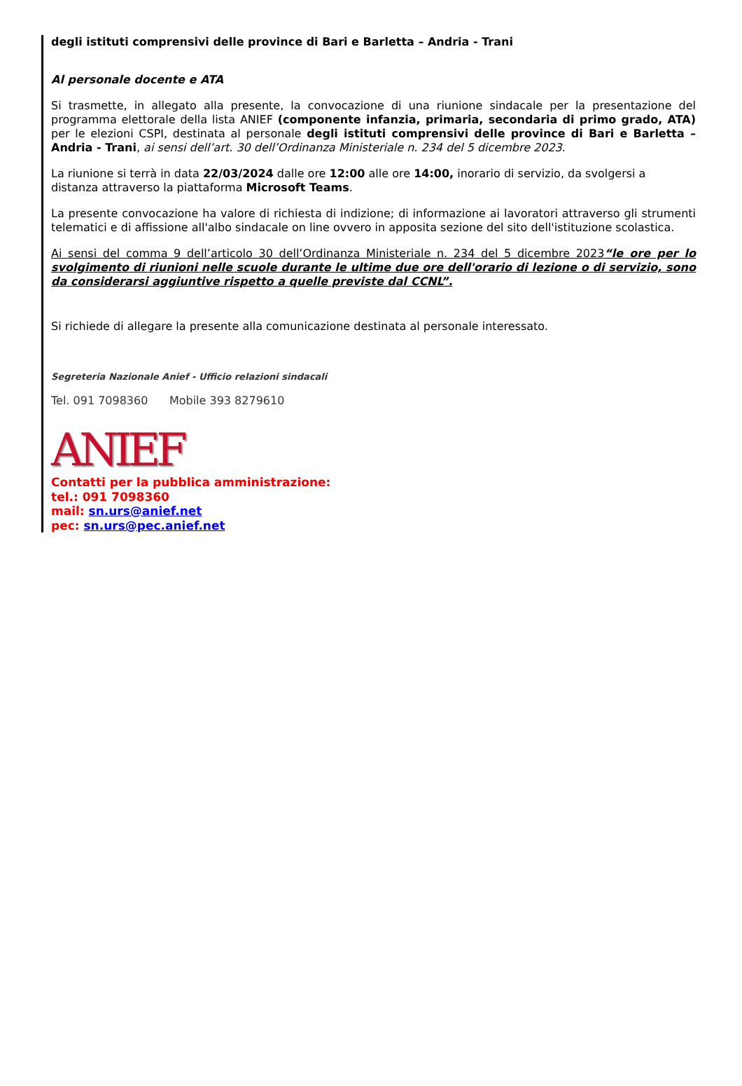degli istituti comprensivi delle province di Bari e Barletta – Andria - Trani
Al personale docente e ATA
Si trasmette, in allegato alla presente, la convocazione di una riunione sindacale per la presentazione del programma elettorale della lista ANIEF (componente infanzia, primaria, secondaria di primo grado, ATA) per le elezioni CSPI, destinata al personale degli istituti comprensivi delle province di Bari e Barletta – Andria - Trani, ai sensi dell’art. 30 dell’Ordinanza Ministeriale n. 234 del 5 dicembre 2023.
La riunione si terrà in data 22/03/2024 dalle ore 12:00 alle ore 14:00, inorario di servizio, da svolgersi a distanza attraverso la piattaforma Microsoft Teams.
La presente convocazione ha valore di richiesta di indizione; di informazione ai lavoratori attraverso gli strumenti telematici e di affissione all'albo sindacale on line ovvero in apposita sezione del sito dell'istituzione scolastica.
Ai sensi del comma 9 dell’articolo 30 dell’Ordinanza Ministeriale n. 234 del 5 dicembre 2023“le ore per lo svolgimento di riunioni nelle scuole durante le ultime due ore dell'orario di lezione o di servizio, sono da considerarsi aggiuntive rispetto a quelle previste dal CCNL”.
Si richiede di allegare la presente alla comunicazione destinata al personale interessato.
Segreteria Nazionale Anief - Ufficio relazioni sindacali
Tel. 091 7098360 Mobile 393 8279610
ANIEF
Contatti per la pubblica amministrazione:
tel.: 091 7098360
mail: sn.urs@anief.net
pec: sn.urs@pec.anief.net